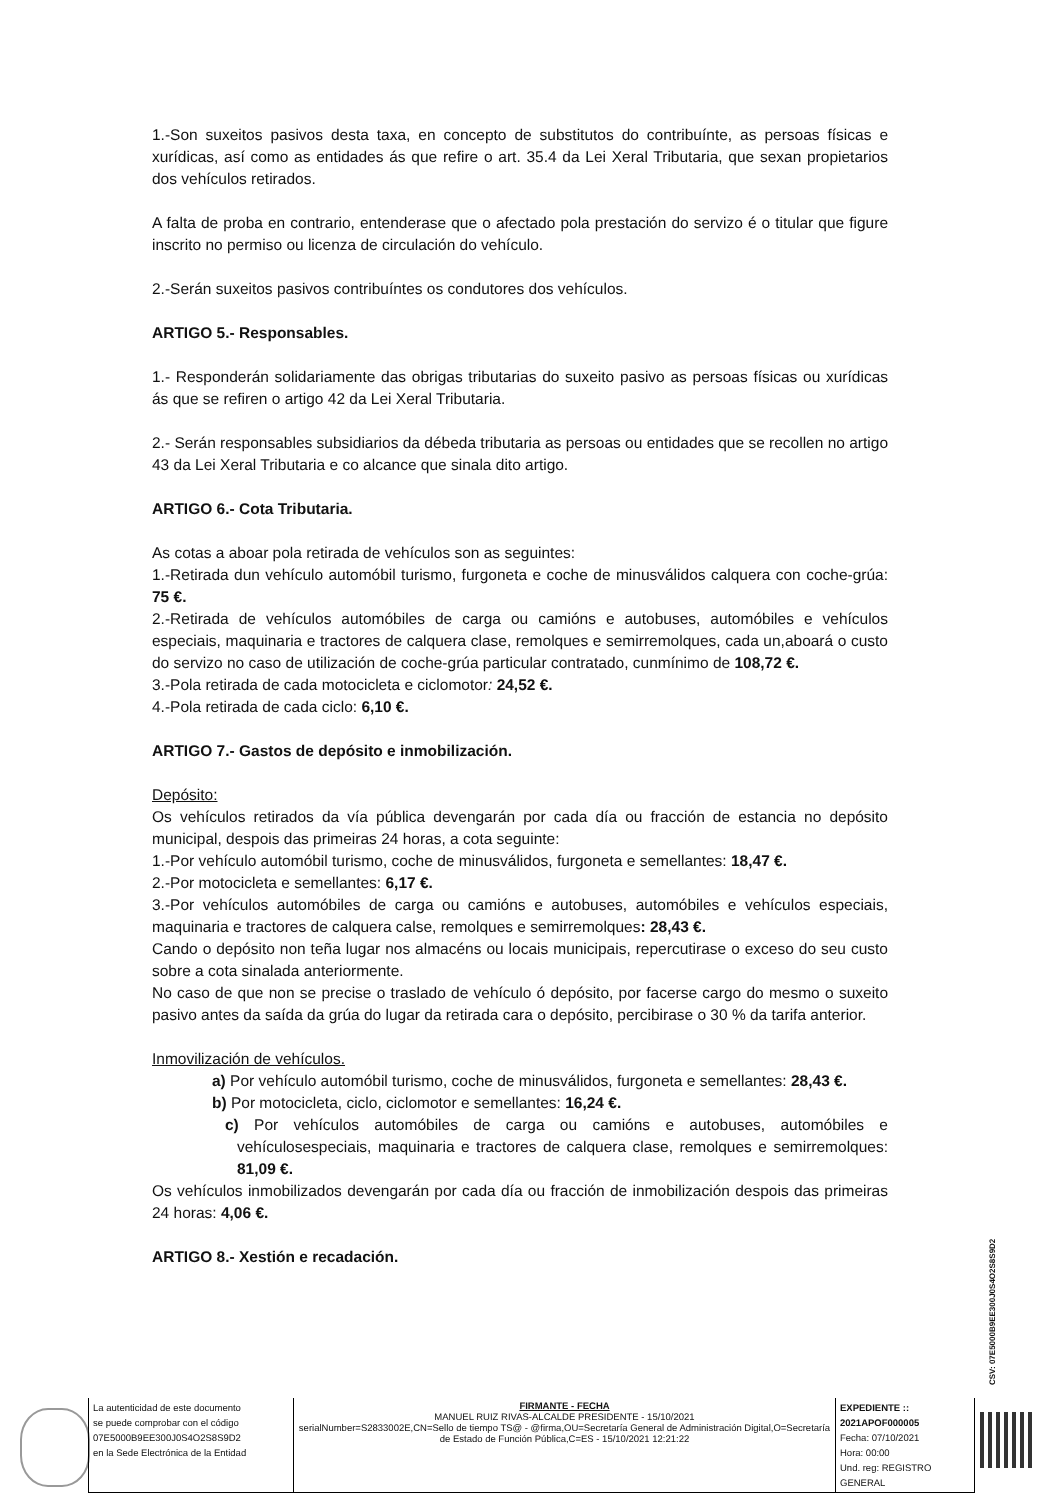1.-Son suxeitos pasivos desta taxa, en concepto de substitutos do contribuínte, as persoas físicas e xurídicas, así como as entidades ás que refire o art. 35.4 da Lei Xeral Tributaria, que sexan propietarios dos vehículos retirados.
A falta de proba en contrario, entenderase que o afectado pola prestación do servizo é o titular que figure inscrito no permiso ou licenza de circulación do vehículo.
2.-Serán suxeitos pasivos contribuíntes os condutores dos vehículos.
ARTIGO 5.- Responsables.
1.- Responderán solidariamente das obrigas tributarias do suxeito pasivo as persoas físicas ou xurídicas ás que se refiren o artigo 42 da Lei Xeral Tributaria.
2.- Serán responsables subsidiarios da débeda tributaria as persoas ou entidades que se recollen no artigo 43 da Lei Xeral Tributaria e co alcance que sinala dito artigo.
ARTIGO 6.- Cota Tributaria.
As cotas a aboar pola retirada de vehículos son as seguintes:
1.-Retirada dun vehículo automóbil turismo, furgoneta e coche de minusválidos calquera con coche-grúa: 75 €.
2.-Retirada de vehículos automóbiles de carga ou camións e autobuses, automóbiles e vehículos especiais, maquinaria e tractores de calquera clase, remolques e semirremolques, cada un,aboará o custo do servizo no caso de utilización de coche-grúa particular contratado, cunmínimo de 108,72 €.
3.-Pola retirada de cada motocicleta e ciclomotor: 24,52 €.
4.-Pola retirada de cada ciclo: 6,10 €.
ARTIGO 7.- Gastos de depósito e inmobilización.
Depósito:
Os vehículos retirados da vía pública devengarán por cada día ou fracción de estancia no depósito municipal, despois das primeiras 24 horas, a cota seguinte:
1.-Por vehículo automóbil turismo, coche de minusválidos, furgoneta e semellantes: 18,47 €.
2.-Por motocicleta e semellantes: 6,17 €.
3.-Por vehículos automóbiles de carga ou camións e autobuses, automóbiles e vehículos especiais, maquinaria e tractores de calquera calse, remolques e semirremolques: 28,43 €.
Cando o depósito non teña lugar nos almacéns ou locais municipais, repercutirase o exceso do seu custo sobre a cota sinalada anteriormente.
No caso de que non se precise o traslado de vehículo ó depósito, por facerse cargo do mesmo o suxeito pasivo antes da saída da grúa do lugar da retirada cara o depósito, percibirase o 30 % da tarifa anterior.
Inmovilización de vehículos.
a) Por vehículo automóbil turismo, coche de minusválidos, furgoneta e semellantes: 28,43 €.
b) Por motocicleta, ciclo, ciclomotor e semellantes: 16,24 €.
c) Por vehículos automóbiles de carga ou camións e autobuses, automóbiles e vehículosespeciais, maquinaria e tractores de calquera clase, remolques e semirremolques: 81,09 €.
Os vehículos inmobilizados devengarán por cada día ou fracción de inmobilización despois das primeiras 24 horas: 4,06 €.
ARTIGO 8.- Xestión e recadación.
CSV: 07E5000B9EE300J0S4O2S8S9D2
| La autenticidad de este documento se puede comprobar con el código 07E5000B9EE300J0S4O2S8S9D2 en la Sede Electrónica de la Entidad | FIRMANTE - FECHA MANUEL RUIZ RIVAS-ALCALDE PRESIDENTE - 15/10/2021 serialNumber=S2833002E,CN=Sello de tiempo TS@ - @firma,OU=Secretaría General de Administración Digital,O=Secretaría de Estado de Función Pública,C=ES - 15/10/2021 12:21:22 | EXPEDIENTE :: 2021APOF000005 Fecha: 07/10/2021 Hora: 00:00 Und. reg: REGISTRO GENERAL |